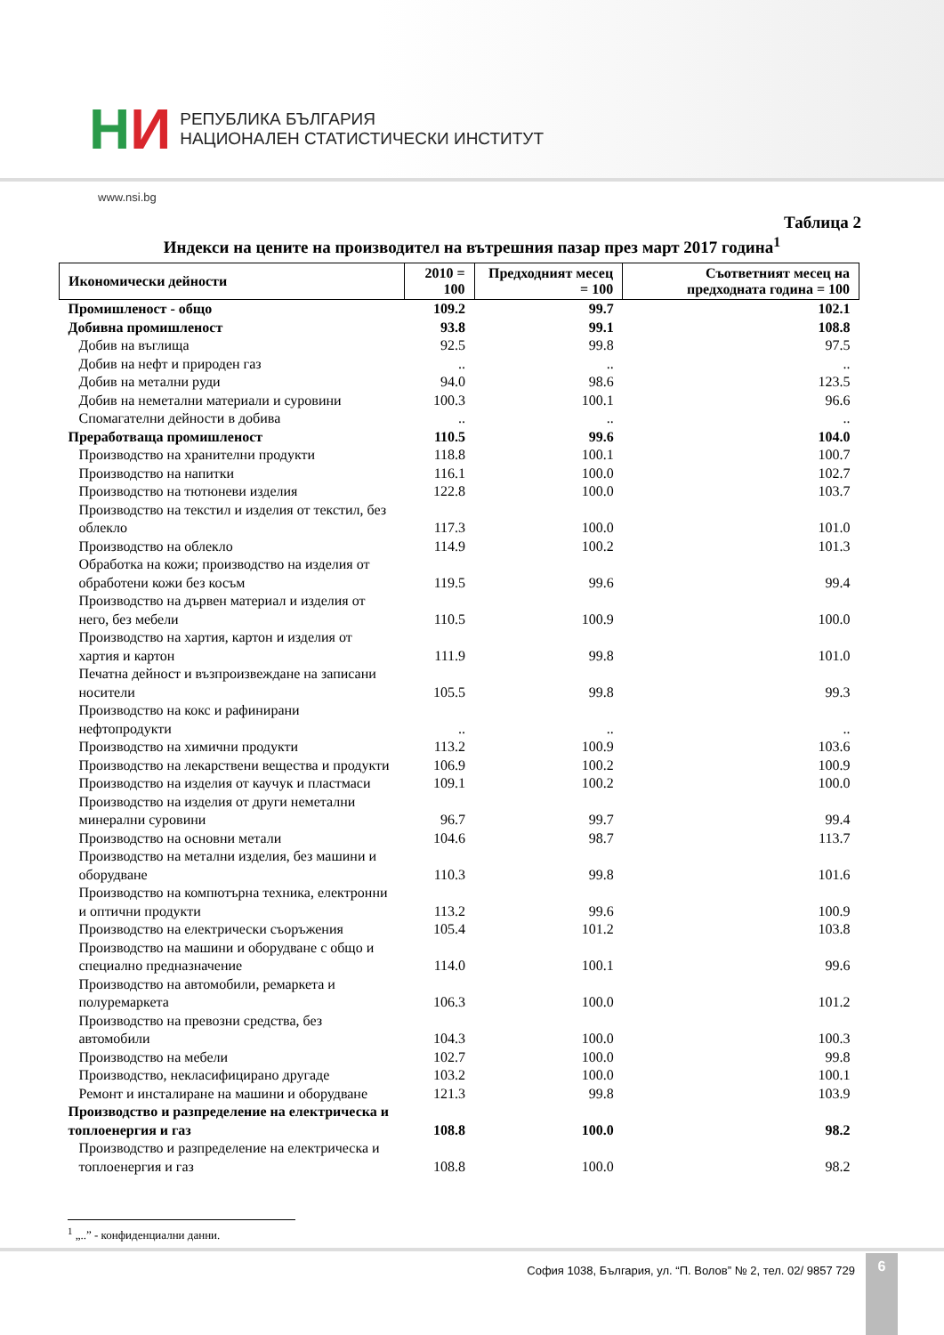НИ
РЕПУБЛИКА БЪЛГАРИЯ
НАЦИОНАЛЕН СТАТИСТИЧЕСКИ ИНСТИТУТ
www.nsi.bg
Таблица 2
Индекси на цените на производител на вътрешния пазар през март 2017 година<sup>1</sup>
| Икономически дейности | 2010 = 100 | Предходният месец = 100 | Съответният месец на предходната година = 100 |
| --- | --- | --- | --- |
| Промишленост - общо | 109.2 | 99.7 | 102.1 |
| Добивна промишленост | 93.8 | 99.1 | 108.8 |
| Добив на въглища | 92.5 | 99.8 | 97.5 |
| Добив на нефт и природен газ | .. | .. | .. |
| Добив на метални руди | 94.0 | 98.6 | 123.5 |
| Добив на неметални материали и суровини | 100.3 | 100.1 | 96.6 |
| Спомагателни дейности в добива | .. | .. | .. |
| Преработваща промишленост | 110.5 | 99.6 | 104.0 |
| Производство на хранителни продукти | 118.8 | 100.1 | 100.7 |
| Производство на напитки | 116.1 | 100.0 | 102.7 |
| Производство на тютюневи изделия | 122.8 | 100.0 | 103.7 |
| Производство на текстил и изделия от текстил, без облекло | 117.3 | 100.0 | 101.0 |
| Производство на облекло | 114.9 | 100.2 | 101.3 |
| Обработка на кожи; производство на изделия от обработени кожи без косъм | 119.5 | 99.6 | 99.4 |
| Производство на дървен материал и изделия от него, без мебели | 110.5 | 100.9 | 100.0 |
| Производство на хартия, картон и изделия от хартия и картон | 111.9 | 99.8 | 101.0 |
| Печатна дейност и възпроизвеждане на записани носители | 105.5 | 99.8 | 99.3 |
| Производство на кокс и рафинирани нефтопродукти | .. | .. | .. |
| Производство на химични продукти | 113.2 | 100.9 | 103.6 |
| Производство на лекарствени вещества и продукти | 106.9 | 100.2 | 100.9 |
| Производство на изделия от каучук и пластмаси | 109.1 | 100.2 | 100.0 |
| Производство на изделия от други неметални минерални суровини | 96.7 | 99.7 | 99.4 |
| Производство на основни метали | 104.6 | 98.7 | 113.7 |
| Производство на метални изделия, без машини и оборудване | 110.3 | 99.8 | 101.6 |
| Производство на компютърна техника, електронни и оптични продукти | 113.2 | 99.6 | 100.9 |
| Производство на електрически съоръжения | 105.4 | 101.2 | 103.8 |
| Производство на машини и оборудване с общо и специално предназначение | 114.0 | 100.1 | 99.6 |
| Производство на автомобили, ремаркета и полуремаркета | 106.3 | 100.0 | 101.2 |
| Производство на превозни средства, без автомобили | 104.3 | 100.0 | 100.3 |
| Производство на мебели | 102.7 | 100.0 | 99.8 |
| Производство, некласифицирано другаде | 103.2 | 100.0 | 100.1 |
| Ремонт и инсталиране на машини и оборудване | 121.3 | 99.8 | 103.9 |
| Производство и разпределение на електрическа и топлоенергия и газ | 108.8 | 100.0 | 98.2 |
| Производство и разпределение на електрическа и топлоенергия и газ | 108.8 | 100.0 | 98.2 |
<sup>1</sup> „..” - конфиденциални данни.
София 1038, България, ул. “П. Волов” № 2, тел. 02/ 9857 729
6